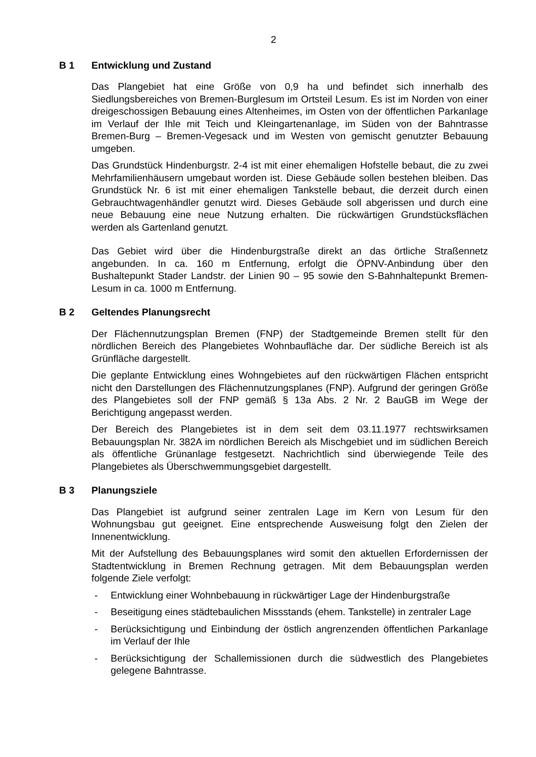2
B 1 Entwicklung und Zustand
Das Plangebiet hat eine Größe von 0,9 ha und befindet sich innerhalb des Siedlungsbereiches von Bremen-Burglesum im Ortsteil Lesum. Es ist im Norden von einer dreigeschossigen Bebauung eines Altenheimes, im Osten von der öffentlichen Parkanlage im Verlauf der Ihle mit Teich und Kleingartenanlage, im Süden von der Bahntrasse Bremen-Burg – Bremen-Vegesack und im Westen von gemischt genutzter Bebauung umgeben.
Das Grundstück Hindenburgstr. 2-4 ist mit einer ehemaligen Hofstelle bebaut, die zu zwei Mehrfamilienhäusern umgebaut worden ist. Diese Gebäude sollen bestehen bleiben. Das Grundstück Nr. 6 ist mit einer ehemaligen Tankstelle bebaut, die derzeit durch einen Gebrauchtwagenhändler genutzt wird. Dieses Gebäude soll abgerissen und durch eine neue Bebauung eine neue Nutzung erhalten. Die rückwärtigen Grundstücksflächen werden als Gartenland genutzt.
Das Gebiet wird über die Hindenburgstraße direkt an das örtliche Straßennetz angebunden. In ca. 160 m Entfernung, erfolgt die ÖPNV-Anbindung über den Bushaltepunkt Stader Landstr. der Linien 90 – 95 sowie den S-Bahnhaltepunkt Bremen-Lesum in ca. 1000 m Entfernung.
B 2 Geltendes Planungsrecht
Der Flächennutzungsplan Bremen (FNP) der Stadtgemeinde Bremen stellt für den nördlichen Bereich des Plangebietes Wohnbaufläche dar. Der südliche Bereich ist als Grünfläche dargestellt.
Die geplante Entwicklung eines Wohngebietes auf den rückwärtigen Flächen entspricht nicht den Darstellungen des Flächennutzungsplanes (FNP). Aufgrund der geringen Größe des Plangebietes soll der FNP gemäß § 13a Abs. 2 Nr. 2 BauGB im Wege der Berichtigung angepasst werden.
Der Bereich des Plangebietes ist in dem seit dem 03.11.1977 rechtswirksamen Bebauungsplan Nr. 382A im nördlichen Bereich als Mischgebiet und im südlichen Bereich als öffentliche Grünanlage festgesetzt. Nachrichtlich sind überwiegende Teile des Plangebietes als Überschwemmungsgebiet dargestellt.
B 3 Planungsziele
Das Plangebiet ist aufgrund seiner zentralen Lage im Kern von Lesum für den Wohnungsbau gut geeignet. Eine entsprechende Ausweisung folgt den Zielen der Innenentwicklung.
Mit der Aufstellung des Bebauungsplanes wird somit den aktuellen Erfordernissen der Stadtentwicklung in Bremen Rechnung getragen. Mit dem Bebauungsplan werden folgende Ziele verfolgt:
- Entwicklung einer Wohnbebauung in rückwärtiger Lage der Hindenburgstraße
- Beseitigung eines städtebaulichen Missstands (ehem. Tankstelle) in zentraler Lage
- Berücksichtigung und Einbindung der östlich angrenzenden öffentlichen Parkanlage im Verlauf der Ihle
- Berücksichtigung der Schallemissionen durch die südwestlich des Plangebietes gelegene Bahntrasse.